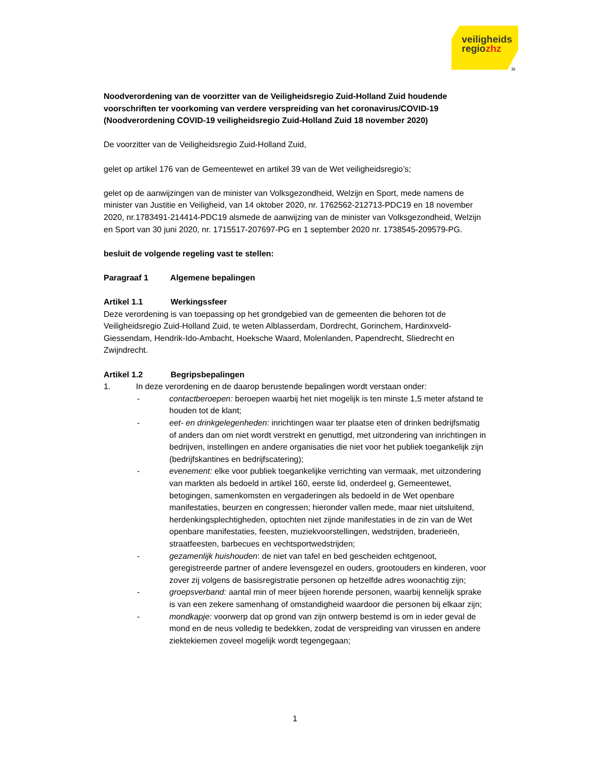veiligheids
regiozhz
»
Noodverordening van de voorzitter van de Veiligheidsregio Zuid-Holland Zuid houdende voorschriften ter voorkoming van verdere verspreiding van het coronavirus/COVID-19 (Noodverordening COVID-19 veiligheidsregio Zuid-Holland Zuid 18 november 2020)
De voorzitter van de Veiligheidsregio Zuid-Holland Zuid,
gelet op artikel 176 van de Gemeentewet en artikel 39 van de Wet veiligheidsregio’s;
gelet op de aanwijzingen van de minister van Volksgezondheid, Welzijn en Sport, mede namens de minister van Justitie en Veiligheid, van 14 oktober 2020, nr. 1762562-212713-PDC19 en 18 november 2020, nr.1783491-214414-PDC19 alsmede de aanwijzing van de minister van Volksgezondheid, Welzijn en Sport van 30 juni 2020, nr. 1715517-207697-PG en 1 september 2020 nr. 1738545-209579-PG.
besluit de volgende regeling vast te stellen:
Paragraaf 1 Algemene bepalingen
Artikel 1.1 Werkingssfeer
Deze verordening is van toepassing op het grondgebied van de gemeenten die behoren tot de Veiligheidsregio Zuid-Holland Zuid, te weten Alblasserdam, Dordrecht, Gorinchem, Hardinxveld-Giessendam, Hendrik-Ido-Ambacht, Hoeksche Waard, Molenlanden, Papendrecht, Sliedrecht en Zwijndrecht.
Artikel 1.2 Begripsbepalingen
1. In deze verordening en de daarop berustende bepalingen wordt verstaan onder:
- contactberoepen: beroepen waarbij het niet mogelijk is ten minste 1,5 meter afstand te houden tot de klant;
- eet- en drinkgelegenheden: inrichtingen waar ter plaatse eten of drinken bedrijfsmatig of anders dan om niet wordt verstrekt en genuttigd, met uitzondering van inrichtingen in bedrijven, instellingen en andere organisaties die niet voor het publiek toegankelijk zijn (bedrijfskantines en bedrijfscatering);
- evenement: elke voor publiek toegankelijke verrichting van vermaak, met uitzondering van markten als bedoeld in artikel 160, eerste lid, onderdeel g, Gemeentewet, betogingen, samenkomsten en vergaderingen als bedoeld in de Wet openbare manifestaties, beurzen en congressen; hieronder vallen mede, maar niet uitsluitend, herdenkingsplechtigheden, optochten niet zijnde manifestaties in de zin van de Wet openbare manifestaties, feesten, muziekvoorstellingen, wedstrijden, braderieën, straatfeesten, barbecues en vechtsportwedstrijden;
- gezamenlijk huishouden: de niet van tafel en bed gescheiden echtgenoot, geregistreerde partner of andere levensgezel en ouders, grootouders en kinderen, voor zover zij volgens de basisregistratie personen op hetzelfde adres woonachtig zijn;
- groepsverband: aantal min of meer bijeen horende personen, waarbij kennelijk sprake is van een zekere samenhang of omstandigheid waardoor die personen bij elkaar zijn;
- mondkapje: voorwerp dat op grond van zijn ontwerp bestemd is om in ieder geval de mond en de neus volledig te bedekken, zodat de verspreiding van virussen en andere ziektekiemen zoveel mogelijk wordt tegengegaan;
1